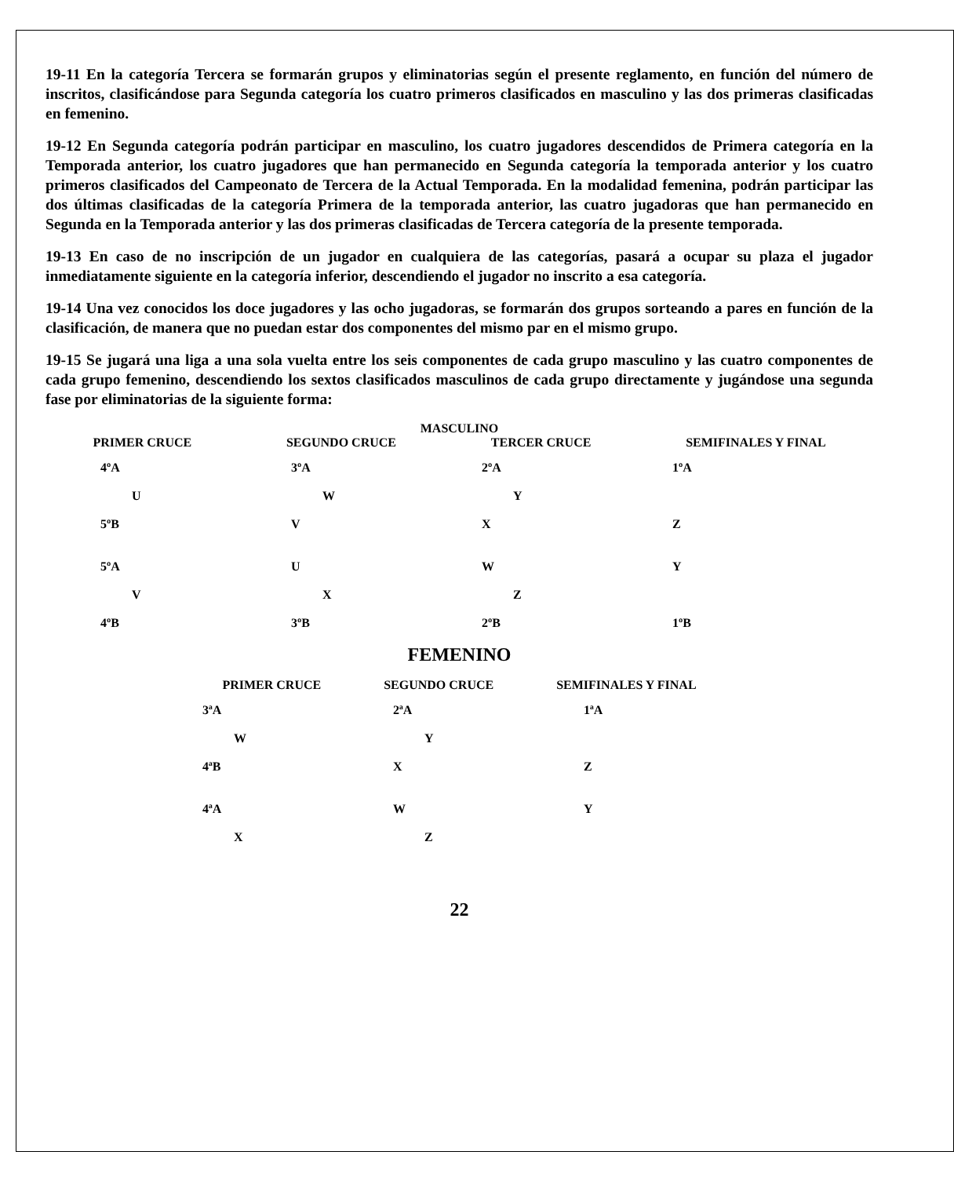19-11 En la categoría Tercera se formarán grupos y eliminatorias según el presente reglamento, en función del número de inscritos, clasificándose para Segunda categoría los cuatro primeros clasificados en masculino y las dos primeras clasificadas en femenino.
19-12 En Segunda categoría podrán participar en masculino, los cuatro jugadores descendidos de Primera categoría en la Temporada anterior, los cuatro jugadores que han permanecido en Segunda categoría la temporada anterior y los cuatro primeros clasificados del Campeonato de Tercera de la Actual Temporada. En la modalidad femenina, podrán participar las dos últimas clasificadas de la categoría Primera de la temporada anterior, las cuatro jugadoras que han permanecido en Segunda en la Temporada anterior y las dos primeras clasificadas de Tercera categoría de la presente temporada.
19-13 En caso de no inscripción de un jugador en cualquiera de las categorías, pasará a ocupar su plaza el jugador inmediatamente siguiente en la categoría inferior, descendiendo el jugador no inscrito a esa categoría.
19-14 Una vez conocidos los doce jugadores y las ocho jugadoras, se formarán dos grupos sorteando a pares en función de la clasificación, de manera que no puedan estar dos componentes del mismo par en el mismo grupo.
19-15 Se jugará una liga a una sola vuelta entre los seis componentes de cada grupo masculino y las cuatro componentes de cada grupo femenino, descendiendo los sextos clasificados masculinos de cada grupo directamente y jugándose una segunda fase por eliminatorias de la siguiente forma:
MASCULINO
PRIMER CRUCE SEGUNDO CRUCE TERCER CRUCE SEMIFINALES Y FINAL
4ºA
U
5ºB
5ºA
V
4ºB
3ºA
W
V
U
X
3ºB
2ºA
Y
X
W
Z
2ºB
1ºA
Z
Y
1ºB
FEMENINO
PRIMER CRUCE SEGUNDO CRUCE SEMIFINALES Y FINAL
3ªA
W
4ªB
4ªA
X
2ªA
Y
X
W
Z
1ªA
Z
Y
22